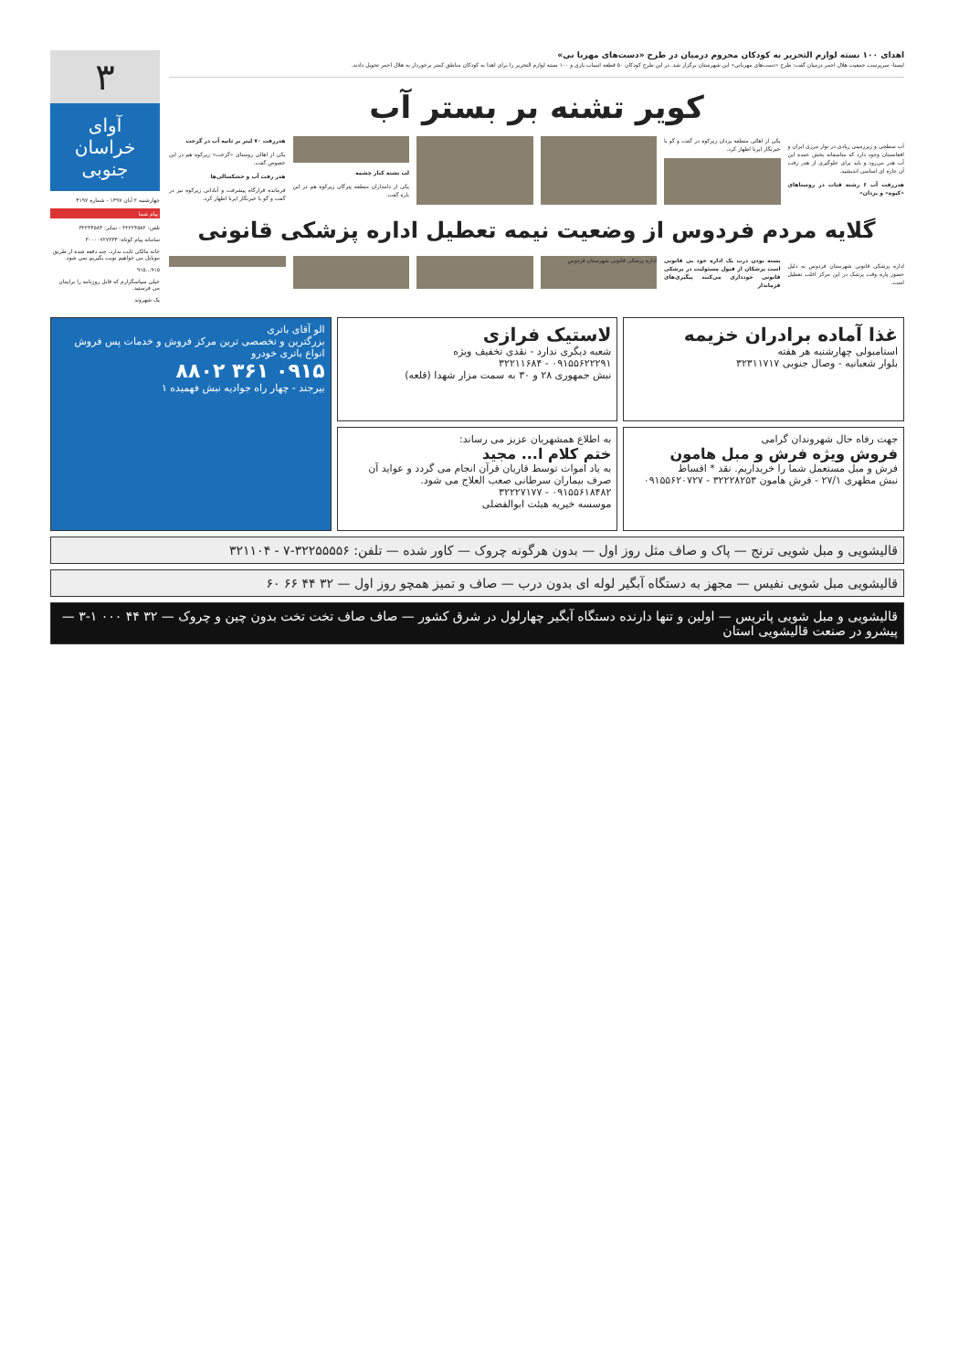اهدای ۱۰۰ بسته لوازم التحریر به کودکان محروم درمیان در طرح «دست‌های مهربا نی»
ایسنا- سرپرست جمعیت هلال احمر درمیان گفت: طرح «دست‌های مهربانی» این شهرستان برگزار شد. در این طرح کودکان ۵۰ قطعه اسباب بازی و ۱۰۰ بسته لوازم التحریر را برای اهدا به کودکان مناطق کمتر برخوردار به هلال احمر تحویل دادند.
کویر تشنه بر بستر آب
آب سطحی و زیرزمینی زیادی در نوار مرزی ایران و افغانستان وجود دارد که متاسفانه بخش عمده این آب هدر می‌رود و باید برای جلوگیری از هدر رفت آن چاره ای اساسی اندیشید.
هدررفت آب ۶ رشته قنات در روستاهای «کیوه» و یزدان»
یکی از اهالی منطقه یزدان زیرکوه در گفت و گو با خبرنگار ایرنا اظهار کرد.
لب تشنه کنار چشمه
یکی از دامداران منطقه پترگان زیرکوه هم در این باره گفت.
هدررفت ۷۰ لیتر بر ثانیه آب در گزخت
یکی از اهالی روستای «گزخت» زیرکوه هم در این خصوص گفت.
هدر رفت آب و خشکسالی‌ها
فرمانده قرارگاه پیشرفت و آبادانی زیرکوه نیز در گفت و گو با خبرنگار ایرنا اظهار کرد.
گلایه مردم فردوس از وضعیت نیمه تعطیل اداره پزشکی قانونی
اداره پزشکی قانونی شهرستان فردوس به دلیل حضور پاره وقت پزشک در این مرکز اغلب تعطیل است.
بسته بودن درب یک اداره خود بی قانونی است پزشکان از قبول مسئولیت در پزشکی قانونی خودداری می‌کنند پیگیری‌های فرماندار
اداره پزشکی قانونی شهرستان فردوس
۳
آوای خراسان جنوبی
چهارشنبه ۲ آبان ۱۳۹۷ - شماره ۴۱۹۷
پیام شما
تلفن: ۳۲۲۲۴۵۸۲ - نمابر: ۳۲۲۳۴۵۸۳
سامانه پیام کوتاه: ۳۰۰۰۰۷۲۷۳۳۳
خانه مالکی ثابت ندارد، چند دفعه شده از طریق موبایل می خواهیم نوبت بگیریم نمی شود.
۹۱۵...۹۱۵
خیلی سپاسگزارم که قابل روزنامه را برایمان می فرستید.
یک شهروند
غذا آماده برادران خزیمه
استامبولی چهارشنبه هر هفته
بلوار شعبانیه - وصال جنوبی ۳۲۳۱۱۷۱۷
لاستیک فرازی
شعبه دیگری ندارد - نقدی تخفیف ویژه
۰۹۱۵۵۶۲۲۲۹۱ - ۳۲۲۱۱۶۸۴
نبش جمهوری ۲۸ و ۳۰ به سمت مزار شهدا (قلعه)
الو آقای باتری
بزرگترین و تخصصی ترین مرکز فروش و خدمات پس فروش انواع باتری خودرو
۰۹۱۵ ۳۶۱ ۸۸۰۲
بیرجند - چهار راه جوادیه نبش فهمیده ۱
جهت رفاه حال شهروندان گرامی
فروش ویژه فرش و مبل هامون
فرش و مبل مستعمل شما را خریداریم. نقد * اقساط
نبش مطهری ۲۷/۱ - فرش هامون ۳۲۲۲۸۲۵۳ - ۰۹۱۵۵۶۲۰۷۲۷
به اطلاع همشهریان عزیز می رساند:
ختم کلام ا... مجید
به یاد اموات توسط قاریان قرآن انجام می گردد و عواید آن صرف بیماران سرطانی صعب العلاج می شود.
۰۹۱۵۵۶۱۸۴۸۲ - ۳۲۲۲۷۱۷۷
موسسه خیریه هیئت ابوالفضلی
قالیشویی و مبل شویی ترنج — پاک و صاف مثل روز اول — بدون هرگونه چروک — کاور شده — تلفن: ۳۲۲۵۵۵۵۶-۷ - ۳۲۱۱۰۴
قالیشویی مبل شویی نفیس — مجهز به دستگاه آبگیر لوله ای بدون درب — صاف و تمیز همچو روز اول — ۳۲ ۴۴ ۶۶ ۶۰
قالیشویی و مبل شویی پاتریس — اولین و تنها دارنده دستگاه آبگیر چهارلول در شرق کشور — صاف صاف تخت تخت بدون چین و چروک — ۳۲ ۴۴ ۰۰۰ ۱-۳ — پیشرو در صنعت قالیشویی استان